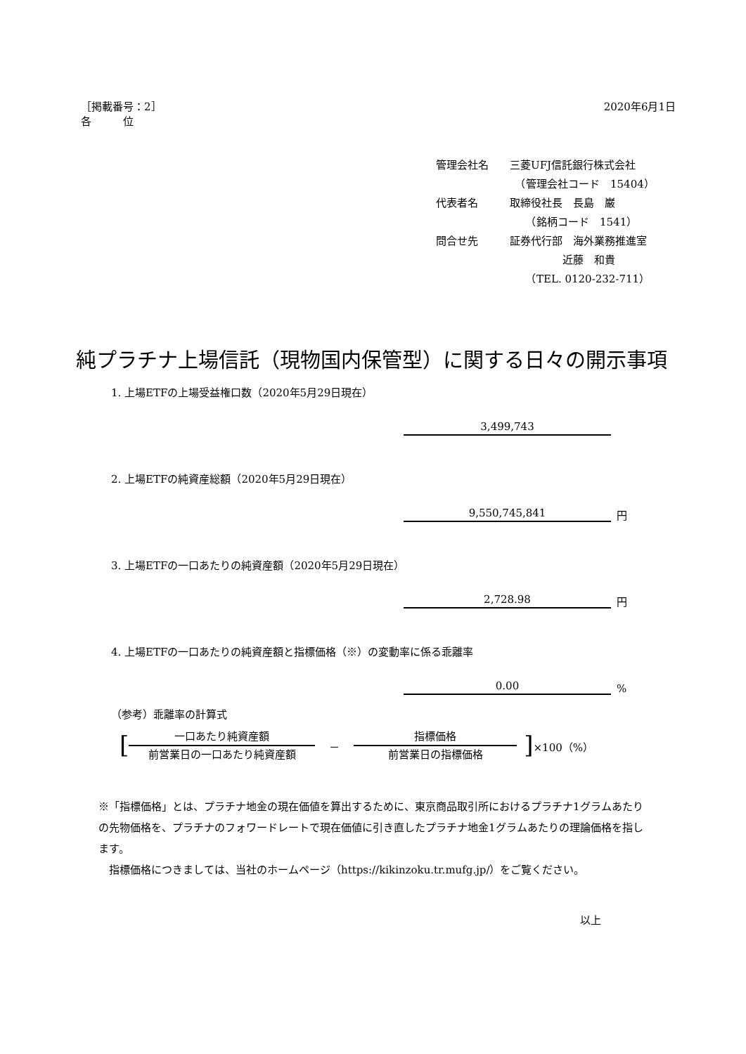［掲載番号：2］
各　　　位
2020年6月1日
管理会社名 三菱UFJ信託銀行株式会社
　（管理会社コード　15404）
代表者名 取締役社長　長島　巌
　　（銘柄コード　1541）
問合せ先 証券代行部　海外業務推進室
　　　　　近藤　和貴
　　（TEL. 0120-232-711）
純プラチナ上場信託（現物国内保管型）に関する日々の開示事項
1. 上場ETFの上場受益権口数（2020年5月29日現在）
3,499,743
2. 上場ETFの純資産総額（2020年5月29日現在）
9,550,745,841 円
3. 上場ETFの一口あたりの純資産額（2020年5月29日現在）
2,728.98 円
4. 上場ETFの一口あたりの純資産額と指標価格（※）の変動率に係る乖離率
0.00%
（参考）乖離率の計算式
[
一口あたり純資産額
前営業日の一口あたり純資産額
－ 指標価格
前営業日の指標価格
] ×100（%）
※「指標価格」とは、プラチナ地金の現在価値を算出するために、東京商品取引所におけるプラチナ1グラムあたりの先物価格を、プラチナのフォワードレートで現在価値に引き直したプラチナ地金1グラムあたりの理論価格を指します。
　指標価格につきましては、当社のホームページ（https://kikinzoku.tr.mufg.jp/）をご覧ください。
以上